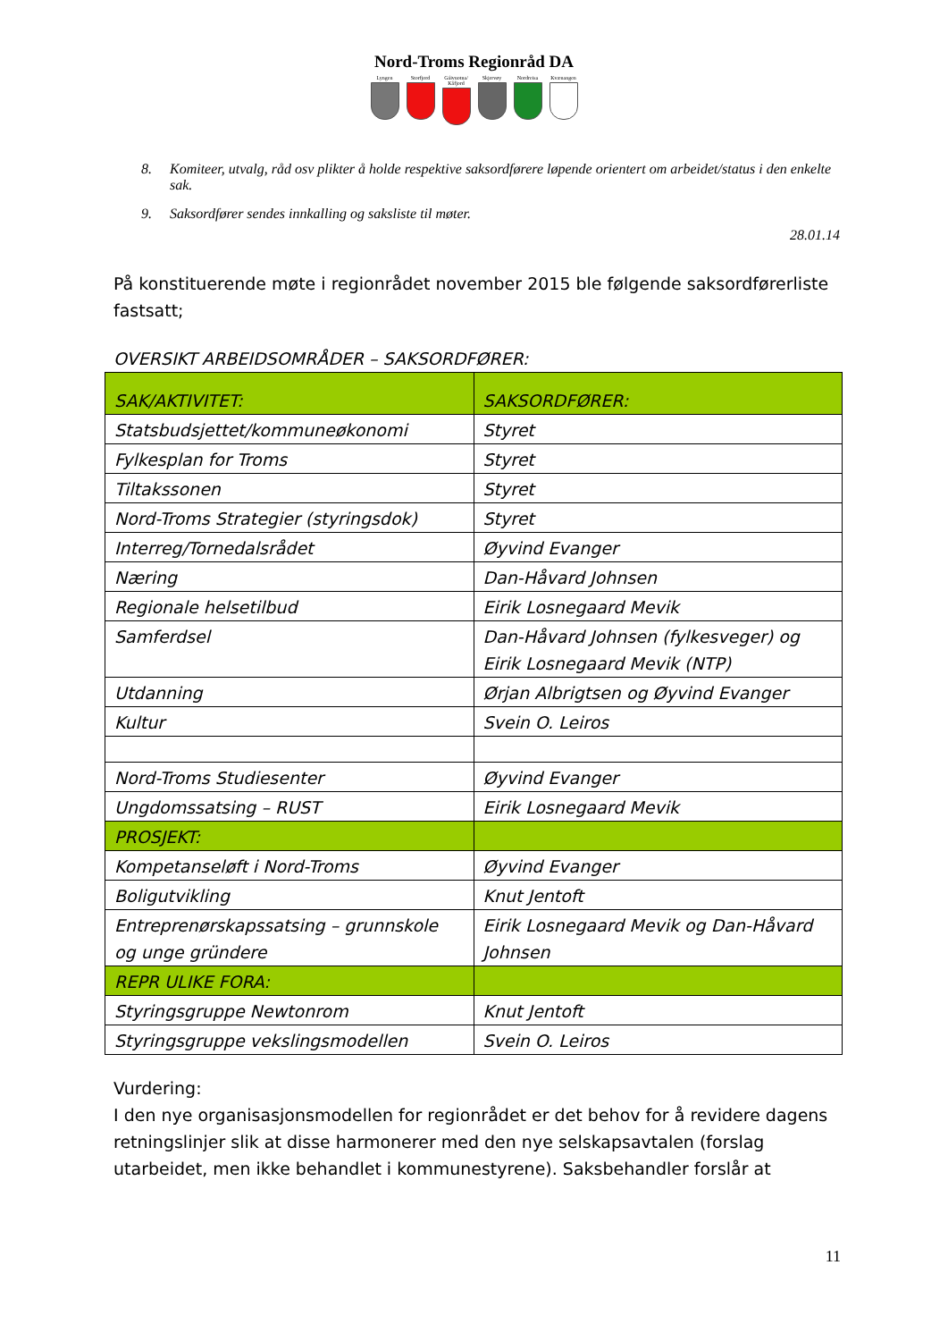Nord-Troms Regionråd DA
Lyngen Storfjord
Gáivuotna/ Kåfjord
Skjervøy Nordreisa
Kvænangen
8. Komiteer, utvalg, råd osv plikter å holde respektive saksordførere løpende orientert om arbeidet/status i den enkelte sak.
9. Saksordfører sendes innkalling og saksliste til møter.
28.01.14
På konstituerende møte i regionrådet november 2015 ble følgende saksordførerliste fastsatt;
OVERSIKT ARBEIDSOMRÅDER – SAKSORDFØRER:
| SAK/AKTIVITET: | SAKSORDFØRER: |
| Statsbudsjettet/kommuneøkonomi | Styret |
| Fylkesplan for Troms | Styret |
| Tiltakssonen | Styret |
| Nord-Troms Strategier (styringsdok) | Styret |
| Interreg/Tornedalsrådet | Øyvind Evanger |
| Næring | Dan-Håvard Johnsen |
| Regionale helsetilbud | Eirik Losnegaard Mevik |
| Samferdsel | Dan-Håvard Johnsen (fylkesveger) og Eirik Losnegaard Mevik (NTP) |
| Utdanning | Ørjan Albrigtsen og Øyvind Evanger |
| Kultur | Svein O. Leiros |
| Nord-Troms Studiesenter | Øyvind Evanger |
| Ungdomssatsing – RUST | Eirik Losnegaard Mevik |
| PROSJEKT: | |
| Kompetanseløft i Nord-Troms | Øyvind Evanger |
| Boligutvikling | Knut Jentoft |
| Entreprenørskapssatsing – grunnskole og unge gründere | Eirik Losnegaard Mevik og Dan-Håvard Johnsen |
| REPR ULIKE FORA: | |
| Styringsgruppe Newtonrom | Knut Jentoft |
| Styringsgruppe vekslingsmodellen | Svein O. Leiros |
Vurdering:
I den nye organisasjonsmodellen for regionrådet er det behov for å revidere dagens retningslinjer slik at disse harmonerer med den nye selskapsavtalen (forslag utarbeidet, men ikke behandlet i kommunestyrene). Saksbehandler forslår at
11